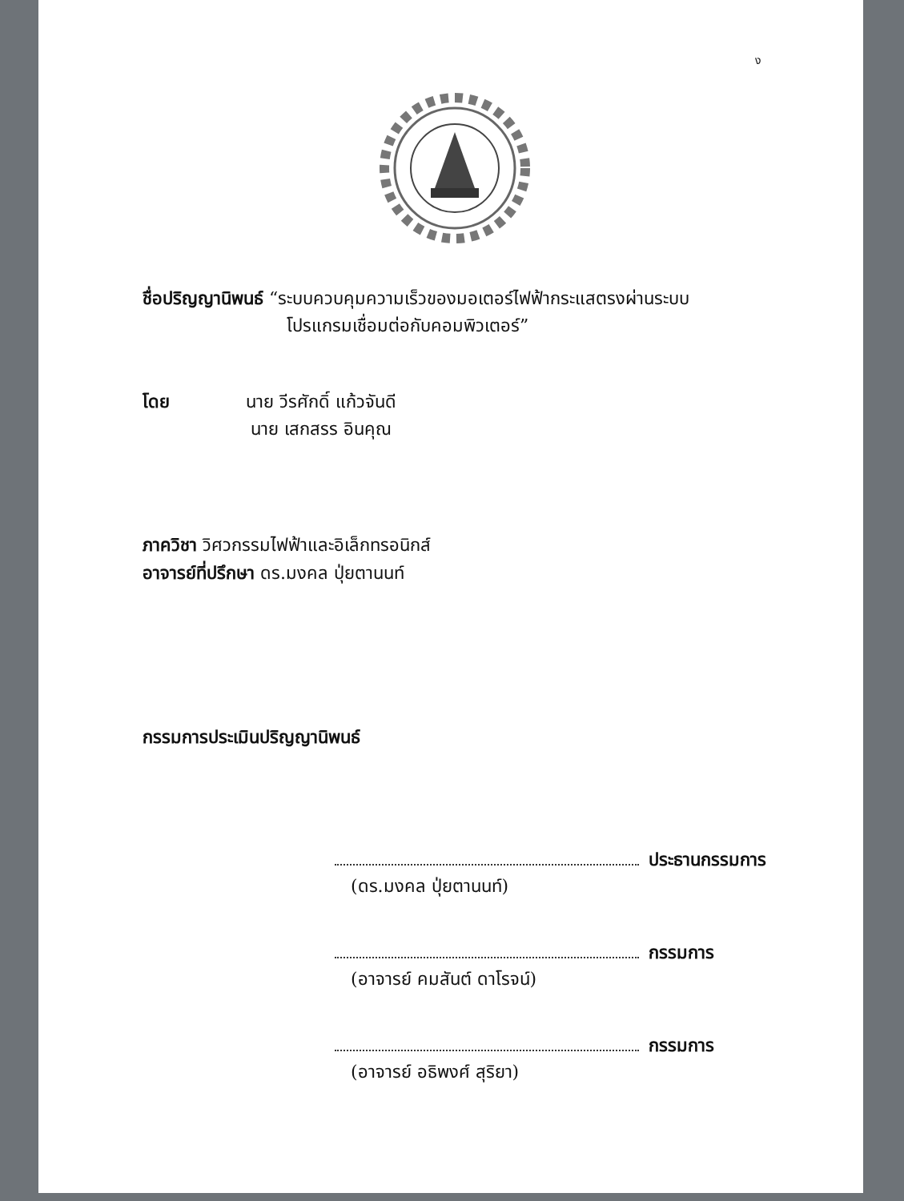ง
ชื่อปริญญานิพนธ์ “ระบบควบคุมความเร็วของมอเตอร์ไฟฟ้ากระแสตรงผ่านระบบ
โปรแกรมเชื่อมต่อกับคอมพิวเตอร์”
โดย นาย วีรศักดิ์ แก้วจันดี
นาย เสกสรร อินคุณ
ภาควิชา วิศวกรรมไฟฟ้าและอิเล็กทรอนิกส์
อาจารย์ที่ปรึกษา ดร.มงคล ปุ่ยตานนท์
กรรมการประเมินปริญญานิพนธ์
ประธานกรรมการ
(ดร.มงคล ปุ่ยตานนท์)
กรรมการ
(อาจารย์ คมสันต์ ดาโรจน์)
กรรมการ
(อาจารย์ อธิพงศ์ สุริยา)